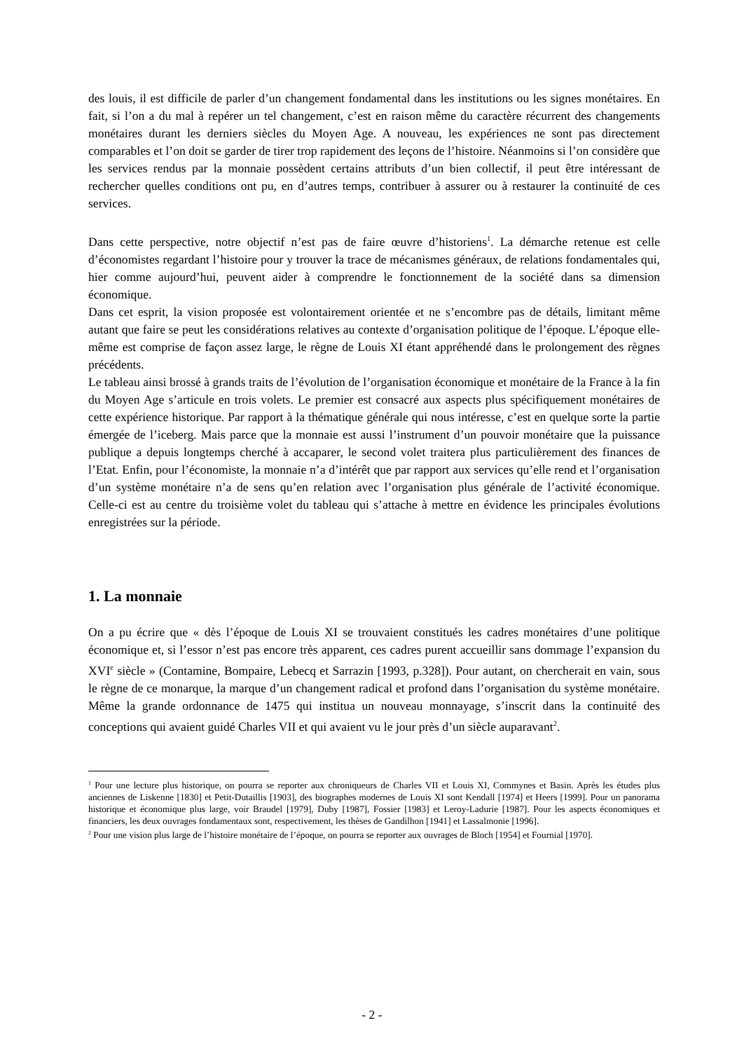des louis, il est difficile de parler d’un changement fondamental dans les institutions ou les signes monétaires. En fait, si l’on a du mal à repérer un tel changement, c’est en raison même du caractère récurrent des changements monétaires durant les derniers siècles du Moyen Age. A nouveau, les expériences ne sont pas directement comparables et l’on doit se garder de tirer trop rapidement des leçons de l’histoire. Néanmoins si l’on considère que les services rendus par la monnaie possèdent certains attributs d’un bien collectif, il peut être intéressant de rechercher quelles conditions ont pu, en d’autres temps, contribuer à assurer ou à restaurer la continuité de ces services.
Dans cette perspective, notre objectif n’est pas de faire œuvre d’historiens<sup>1</sup>. La démarche retenue est celle d’économistes regardant l’histoire pour y trouver la trace de mécanismes généraux, de relations fondamentales qui, hier comme aujourd’hui, peuvent aider à comprendre le fonctionnement de la société dans sa dimension économique.
Dans cet esprit, la vision proposée est volontairement orientée et ne s’encombre pas de détails, limitant même autant que faire se peut les considérations relatives au contexte d’organisation politique de l’époque. L’époque elle-même est comprise de façon assez large, le règne de Louis XI étant appréhendé dans le prolongement des règnes précédents.
Le tableau ainsi brossé à grands traits de l’évolution de l’organisation économique et monétaire de la France à la fin du Moyen Age s’articule en trois volets. Le premier est consacré aux aspects plus spécifiquement monétaires de cette expérience historique. Par rapport à la thématique générale qui nous intéresse, c’est en quelque sorte la partie émergée de l’iceberg. Mais parce que la monnaie est aussi l’instrument d’un pouvoir monétaire que la puissance publique a depuis longtemps cherché à accaparer, le second volet traitera plus particulièrement des finances de l’Etat. Enfin, pour l’économiste, la monnaie n’a d’intérêt que par rapport aux services qu’elle rend et l’organisation d’un système monétaire n’a de sens qu’en relation avec l’organisation plus générale de l’activité économique. Celle-ci est au centre du troisième volet du tableau qui s’attache à mettre en évidence les principales évolutions enregistrées sur la période.
1. La monnaie
On a pu écrire que « dès l’époque de Louis XI se trouvaient constitués les cadres monétaires d’une politique économique et, si l’essor n’est pas encore très apparent, ces cadres purent accueillir sans dommage l’expansion du XVI<sup>e</sup> siècle » (Contamine, Bompaire, Lebecq et Sarrazin [1993, p.328]). Pour autant, on chercherait en vain, sous le règne de ce monarque, la marque d’un changement radical et profond dans l’organisation du système monétaire. Même la grande ordonnance de 1475 qui institua un nouveau monnayage, s’inscrit dans la continuité des conceptions qui avaient guidé Charles VII et qui avaient vu le jour près d’un siècle auparavant<sup>2</sup>.
<sup>1</sup> Pour une lecture plus historique, on pourra se reporter aux chroniqueurs de Charles VII et Louis XI, Commynes et Basin. Après les études plus anciennes de Liskenne [1830] et Petit-Dutaillis [1903], des biographes modernes de Louis XI sont Kendall [1974] et Heers [1999]. Pour un panorama historique et économique plus large, voir Braudel [1979], Duby [1987], Fossier [1983] et Leroy-Ladurie [1987]. Pour les aspects économiques et financiers, les deux ouvrages fondamentaux sont, respectivement, les thèses de Gandilhon [1941] et Lassalmonie [1996].
<sup>2</sup> Pour une vision plus large de l’histoire monétaire de l’époque, on pourra se reporter aux ouvrages de Bloch [1954] et Fournial [1970].
- 2 -